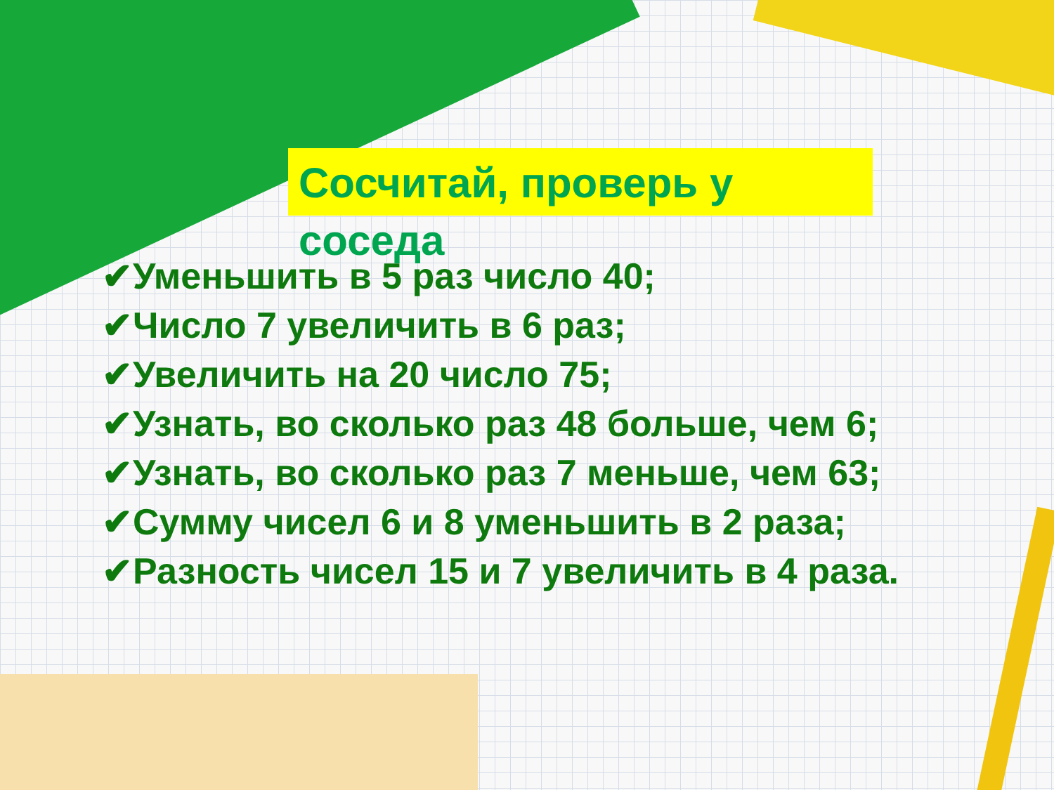Сосчитай, проверь у соседа
✔Уменьшить в 5 раз число 40;
✔Число 7 увеличить в 6 раз;
✔Увеличить на 20 число 75;
✔Узнать, во сколько раз 48 больше, чем 6;
✔Узнать, во сколько раз 7 меньше, чем 63;
✔Сумму чисел 6 и 8 уменьшить в 2 раза;
✔Разность чисел 15 и 7 увеличить в 4 раза.